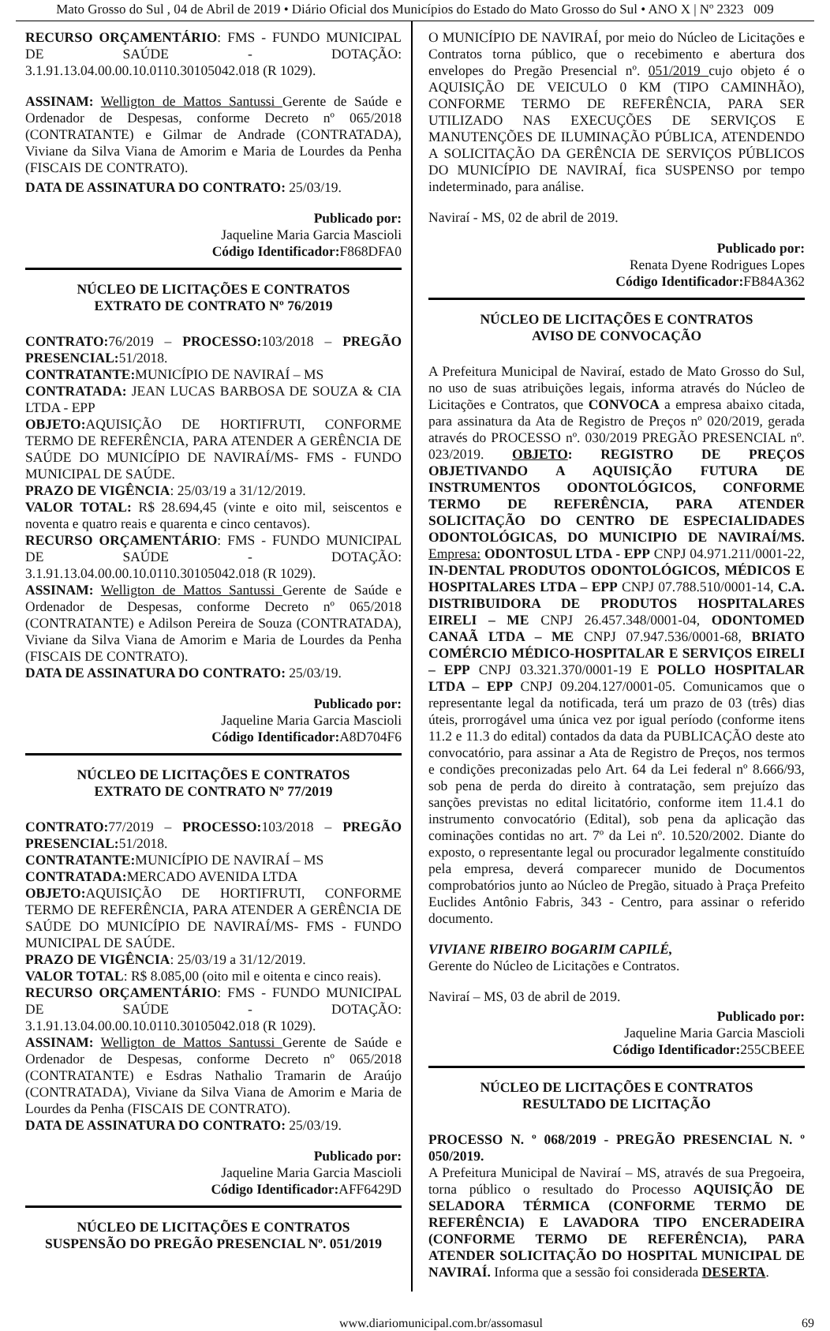Mato Grosso do Sul , 04 de Abril de 2019 • Diário Oficial dos Municípios do Estado do Mato Grosso do Sul • ANO X | Nº 2323 009
RECURSO ORÇAMENTÁRIO: FMS - FUNDO MUNICIPAL DE SAÚDE - DOTAÇÃO: 3.1.91.13.04.00.00.10.0110.30105042.018 (R 1029).
ASSINAM: Welligton de Mattos Santussi Gerente de Saúde e Ordenador de Despesas, conforme Decreto nº 065/2018 (CONTRATANTE) e Gilmar de Andrade (CONTRATADA), Viviane da Silva Viana de Amorim e Maria de Lourdes da Penha (FISCAIS DE CONTRATO).
DATA DE ASSINATURA DO CONTRATO: 25/03/19.
Publicado por:
Jaqueline Maria Garcia Mascioli
Código Identificador: F868DFA0
NÚCLEO DE LICITAÇÕES E CONTRATOS
EXTRATO DE CONTRATO Nº 76/2019
CONTRATO: 76/2019 – PROCESSO: 103/2018 – PREGÃO PRESENCIAL: 51/2018.
CONTRATANTE: MUNICÍPIO DE NAVIRAÍ – MS
CONTRATADA: JEAN LUCAS BARBOSA DE SOUZA & CIA LTDA - EPP
OBJETO: AQUISIÇÃO DE HORTIFRUTI, CONFORME TERMO DE REFERÊNCIA, PARA ATENDER A GERÊNCIA DE SAÚDE DO MUNICÍPIO DE NAVIRAÍ/MS- FMS - FUNDO MUNICIPAL DE SAÚDE.
PRAZO DE VIGÊNCIA: 25/03/19 a 31/12/2019.
VALOR TOTAL: R$ 28.694,45 (vinte e oito mil, seiscentos e noventa e quatro reais e quarenta e cinco centavos).
RECURSO ORÇAMENTÁRIO: FMS - FUNDO MUNICIPAL DE SAÚDE - DOTAÇÃO: 3.1.91.13.04.00.00.10.0110.30105042.018 (R 1029).
ASSINAM: Welligton de Mattos Santussi Gerente de Saúde e Ordenador de Despesas, conforme Decreto nº 065/2018 (CONTRATANTE) e Adilson Pereira de Souza (CONTRATADA), Viviane da Silva Viana de Amorim e Maria de Lourdes da Penha (FISCAIS DE CONTRATO).
DATA DE ASSINATURA DO CONTRATO: 25/03/19.
Publicado por:
Jaqueline Maria Garcia Mascioli
Código Identificador: A8D704F6
NÚCLEO DE LICITAÇÕES E CONTRATOS
EXTRATO DE CONTRATO Nº 77/2019
CONTRATO: 77/2019 – PROCESSO: 103/2018 – PREGÃO PRESENCIAL: 51/2018.
CONTRATANTE: MUNICÍPIO DE NAVIRAÍ – MS
CONTRATADA: MERCADO AVENIDA LTDA
OBJETO: AQUISIÇÃO DE HORTIFRUTI, CONFORME TERMO DE REFERÊNCIA, PARA ATENDER A GERÊNCIA DE SAÚDE DO MUNICÍPIO DE NAVIRAÍ/MS- FMS - FUNDO MUNICIPAL DE SAÚDE.
PRAZO DE VIGÊNCIA: 25/03/19 a 31/12/2019.
VALOR TOTAL: R$ 8.085,00 (oito mil e oitenta e cinco reais).
RECURSO ORÇAMENTÁRIO: FMS - FUNDO MUNICIPAL DE SAÚDE - DOTAÇÃO: 3.1.91.13.04.00.00.10.0110.30105042.018 (R 1029).
ASSINAM: Welligton de Mattos Santussi Gerente de Saúde e Ordenador de Despesas, conforme Decreto nº 065/2018 (CONTRATANTE) e Esdras Nathalio Tramarin de Araújo (CONTRATADA), Viviane da Silva Viana de Amorim e Maria de Lourdes da Penha (FISCAIS DE CONTRATO).
DATA DE ASSINATURA DO CONTRATO: 25/03/19.
Publicado por:
Jaqueline Maria Garcia Mascioli
Código Identificador: AFF6429D
NÚCLEO DE LICITAÇÕES E CONTRATOS
SUSPENSÃO DO PREGÃO PRESENCIAL Nº. 051/2019
O MUNICÍPIO DE NAVIRAÍ, por meio do Núcleo de Licitações e Contratos torna público, que o recebimento e abertura dos envelopes do Pregão Presencial nº. 051/2019 cujo objeto é o AQUISIÇÃO DE VEICULO 0 KM (TIPO CAMINHÃO), CONFORME TERMO DE REFERÊNCIA, PARA SER UTILIZADO NAS EXECUÇÕES DE SERVIÇOS E MANUTENÇÕES DE ILUMINAÇÃO PÚBLICA, ATENDENDO A SOLICITAÇÃO DA GERÊNCIA DE SERVIÇOS PÚBLICOS DO MUNICÍPIO DE NAVIRAÍ, fica SUSPENSO por tempo indeterminado, para análise.
Naviraí - MS, 02 de abril de 2019.
Publicado por:
Renata Dyene Rodrigues Lopes
Código Identificador: FB84A362
NÚCLEO DE LICITAÇÕES E CONTRATOS
AVISO DE CONVOCAÇÃO
A Prefeitura Municipal de Naviraí, estado de Mato Grosso do Sul, no uso de suas atribuições legais, informa através do Núcleo de Licitações e Contratos, que CONVOCA a empresa abaixo citada, para assinatura da Ata de Registro de Preços nº 020/2019, gerada através do PROCESSO nº. 030/2019 PREGÃO PRESENCIAL nº. 023/2019. OBJETO: REGISTRO DE PREÇOS OBJETIVANDO A AQUISIÇÃO FUTURA DE INSTRUMENTOS ODONTOLÓGICOS, CONFORME TERMO DE REFERÊNCIA, PARA ATENDER SOLICITAÇÃO DO CENTRO DE ESPECIALIDADES ODONTOLÓGICAS, DO MUNICIPIO DE NAVIRAÍ/MS. Empresa: ODONTOSUL LTDA - EPP CNPJ 04.971.211/0001-22, IN-DENTAL PRODUTOS ODONTOLÓGICOS, MÉDICOS E HOSPITALARES LTDA – EPP CNPJ 07.788.510/0001-14, C.A. DISTRIBUIDORA DE PRODUTOS HOSPITALARES EIRELI – ME CNPJ 26.457.348/0001-04, ODONTOMED CANAÃ LTDA – ME CNPJ 07.947.536/0001-68, BRIATO COMÉRCIO MÉDICO-HOSPITALAR E SERVIÇOS EIRELI – EPP CNPJ 03.321.370/0001-19 E POLLO HOSPITALAR LTDA – EPP CNPJ 09.204.127/0001-05. Comunicamos que o representante legal da notificada, terá um prazo de 03 (três) dias úteis, prorrogável uma única vez por igual período (conforme itens 11.2 e 11.3 do edital) contados da data da PUBLICAÇÃO deste ato convocatório, para assinar a Ata de Registro de Preços, nos termos e condições preconizadas pelo Art. 64 da Lei federal nº 8.666/93, sob pena de perda do direito à contratação, sem prejuízo das sanções previstas no edital licitatório, conforme item 11.4.1 do instrumento convocatório (Edital), sob pena da aplicação das cominações contidas no art. 7º da Lei nº. 10.520/2002. Diante do exposto, o representante legal ou procurador legalmente constituído pela empresa, deverá comparecer munido de Documentos comprobatórios junto ao Núcleo de Pregão, situado à Praça Prefeito Euclides Antônio Fabris, 343 - Centro, para assinar o referido documento.
VIVIANE RIBEIRO BOGARIM CAPILÉ,
Gerente do Núcleo de Licitações e Contratos.
Naviraí – MS, 03 de abril de 2019.
Publicado por:
Jaqueline Maria Garcia Mascioli
Código Identificador: 255CBEEE
NÚCLEO DE LICITAÇÕES E CONTRATOS
RESULTADO DE LICITAÇÃO
PROCESSO N. º 068/2019 - PREGÃO PRESENCIAL N. º 050/2019.
A Prefeitura Municipal de Naviraí – MS, através de sua Pregoeira, torna público o resultado do Processo AQUISIÇÃO DE SELADORA TÉRMICA (CONFORME TERMO DE REFERÊNCIA) E LAVADORA TIPO ENCERADEIRA (CONFORME TERMO DE REFERÊNCIA), PARA ATENDER SOLICITAÇÃO DO HOSPITAL MUNICIPAL DE NAVIRAÍ. Informa que a sessão foi considerada DESERTA.
www.diariomunicipal.com.br/assomasul 69